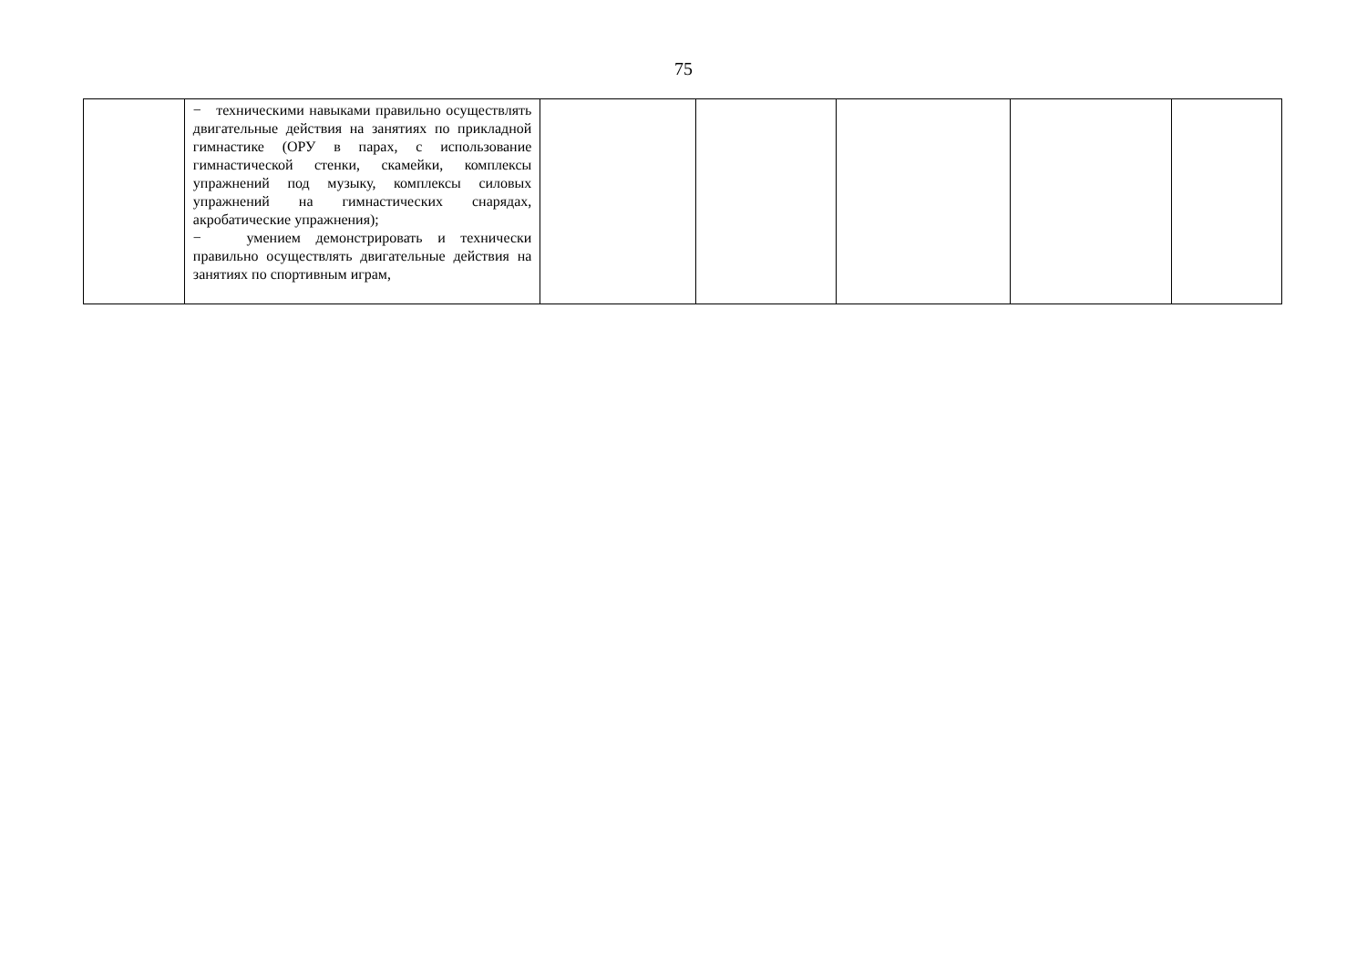75
| | − техническими навыками правильно осуществлять двигательные действия на занятиях по прикладной гимнастике (ОРУ в парах, с использование гимнастической стенки, скамейки, комплексы упражнений под музыку, комплексы силовых упражнений на гимнастических снарядах, акробатические упражнения); − умением демонстрировать и технически правильно осуществлять двигательные действия на занятиях по спортивным играм, | | | | | |